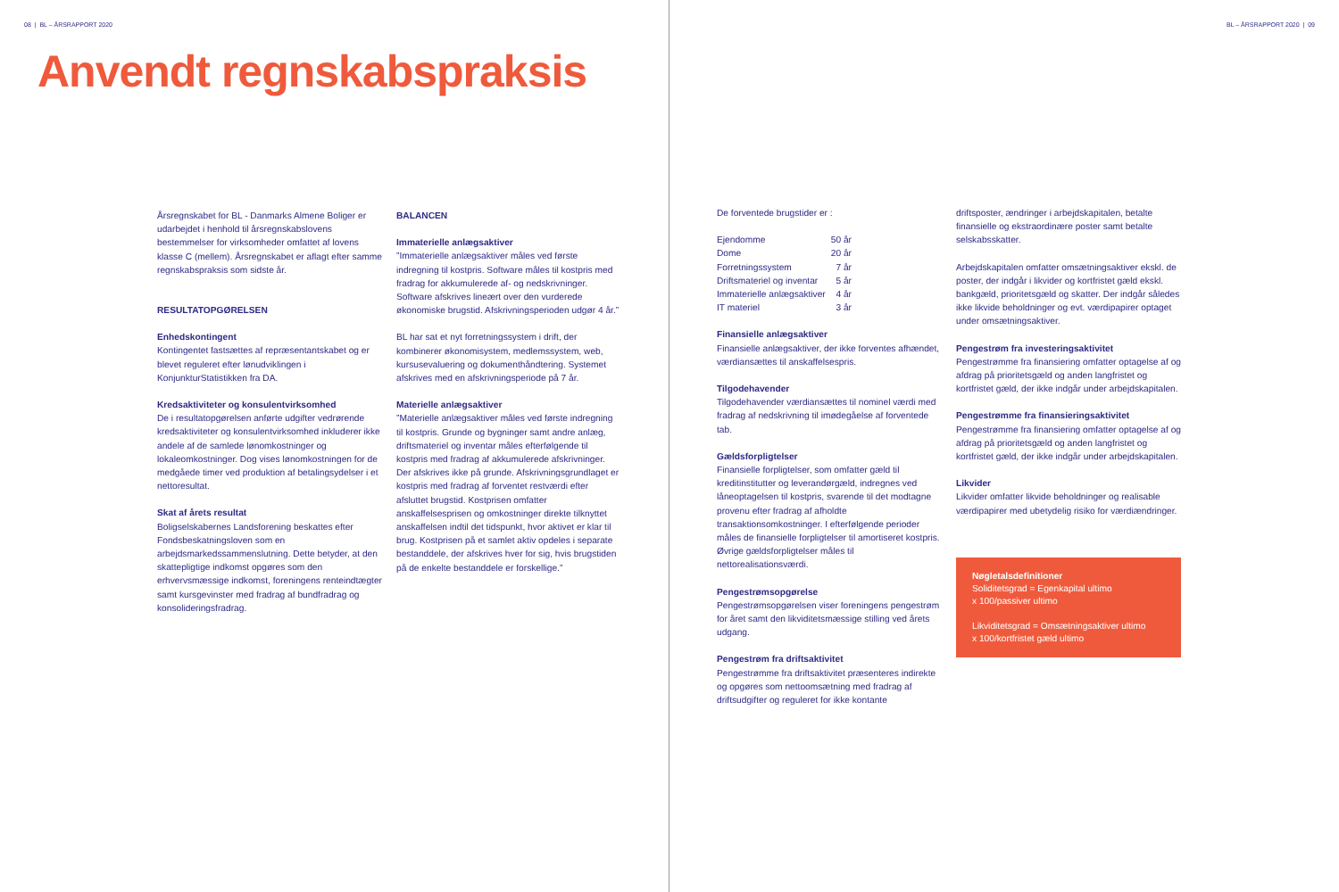08 | BL – ÅRSRAPPORT 2020
Anvendt regnskabspraksis
Årsregnskabet for BL - Danmarks Almene Boliger er udarbejdet i henhold til årsregnskabslovens bestemmelser for virksomheder omfattet af lovens klasse C (mellem). Årsregnskabet er aflagt efter samme regnskabspraksis som sidste år.
RESULTATOPGØRELSEN
Enhedskontingent
Kontingentet fastsættes af repræsentantskabet og er blevet reguleret efter lønudviklingen i KonjunkturStatistikken fra DA.
Kredsaktiviteter og konsulentvirksomhed
De i resultatopgørelsen anførte udgifter vedrørende kredsaktiviteter og konsulentvirksomhed inkluderer ikke andele af de samlede lønomkostninger og lokaleomkostninger. Dog vises lønomkostningen for de medgåede timer ved produktion af betalingsydelser i et nettoresultat.
Skat af årets resultat
Boligselskabernes Landsforening beskattes efter Fondsbeskatningsloven som en arbejdsmarkedssammenslutning. Dette betyder, at den skattepligtige indkomst opgøres som den erhvervsmæssige indkomst, foreningens renteindtægter samt kursgevinster med fradrag af bundfradrag og konsolideringsfradrag.
BALANCEN
Immaterielle anlægsaktiver”Immaterielle anlægsaktiver måles ved første indregning til kostpris. Software måles til kostpris med fradrag for akkumulerede af- og nedskrivninger. Software afskrives lineært over den vurderede økonomiske brugstid. Afskrivningsperioden udgør 4 år.”
BL har sat et nyt forretningssystem i drift, der kombinerer økonomisystem, medlemssystem, web, kursusevaluering og dokumenthåndtering. Systemet afskrives med en afskrivningsperiode på 7 år.
Materielle anlægsaktiver”Materielle anlægsaktiver måles ved første indregning til kostpris. Grunde og bygninger samt andre anlæg, driftsmateriel og inventar måles efterfølgende til kostpris med fradrag af akkumulerede afskrivninger. Der afskrives ikke på grunde. Afskrivningsgrundlaget er kostpris med fradrag af forventet restværdi efter afsluttet brugstid. Kostprisen omfatter anskaffelsesprisen og omkostninger direkte tilknyttet anskaffelsen indtil det tidspunkt, hvor aktivet er klar til brug. Kostprisen på et samlet aktiv opdeles i separate bestanddele, der afskrives hver for sig, hvis brugstiden på de enkelte bestanddele er forskellige.”
BL – ÅRSRAPPORT 2020 | 09
De forventede brugstider er :
| Ejendomme | 50 år |
| Dome | 20 år |
| Forretningssystem | 7 år |
| Driftsmateriel og inventar | 5 år |
| Immaterielle anlægsaktiver | 4 år |
| IT materiel | 3 år |
Finansielle anlægsaktiver
Finansielle anlægsaktiver, der ikke forventes afhændet, værdiansættes til anskaffelsespris.
Tilgodehavender
Tilgodehavender værdiansættes til nominel værdi med fradrag af nedskrivning til imødegåelse af forventede tab.
Gældsforpligtelser
Finansielle forpligtelser, som omfatter gæld til kreditinstitutter og leverandørgæld, indregnes ved låneoptagelsen til kostpris, svarende til det modtagne provenu efter fradrag af afholdte transaktionsomkostninger. I efterfølgende perioder måles de finansielle forpligtelser til amortiseret kostpris. Øvrige gældsforpligtelser måles til nettorealisationsværdi.
Pengestrømsopgørelse
Pengestrømsopgørelsen viser foreningens pengestrøm for året samt den likviditetsmæssige stilling ved årets udgang.
Pengestrøm fra driftsaktivitet
Pengestrømme fra driftsaktivitet præsenteres indirekte og opgøres som nettoomsætning med fradrag af driftsudgifter og reguleret for ikke kontante
driftsposter, ændringer i arbejdskapitalen, betalte finansielle og ekstraordinære poster samt betalte selskabsskatter.
Arbejdskapitalen omfatter omsætningsaktiver ekskl. de poster, der indgår i likvider og kortfristet gæld ekskl. bankgæld, prioritetsgæld og skatter. Der indgår således ikke likvide beholdninger og evt. værdipapirer optaget under omsætningsaktiver.
Pengestrøm fra investeringsaktivitet
Pengestrømme fra finansiering omfatter optagelse af og afdrag på prioritetsgæld og anden langfristet og kortfristet gæld, der ikke indgår under arbejdskapitalen.
Pengestrømme fra finansieringsaktivitet
Pengestrømme fra finansiering omfatter optagelse af og afdrag på prioritetsgæld og anden langfristet og kortfristet gæld, der ikke indgår under arbejdskapitalen.
Likvider
Likvider omfatter likvide beholdninger og realisable værdipapirer med ubetydelig risiko for værdiændringer.
Nøgletalsdefinitioner
Soliditetsgrad = Egenkapital ultimo
x 100/passiver ultimo
Likviditetsgrad = Omsætningsaktiver ultimo
x 100/kortfristet gæld ultimo